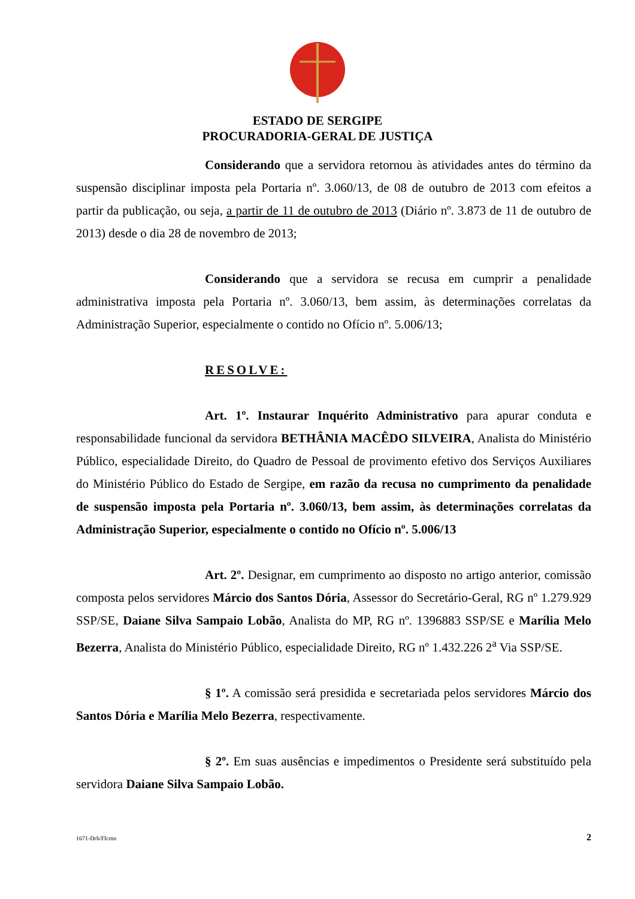ESTADO DE SERGIPE
PROCURADORIA-GERAL DE JUSTIÇA
Considerando que a servidora retornou às atividades antes do término da suspensão disciplinar imposta pela Portaria nº. 3.060/13, de 08 de outubro de 2013 com efeitos a partir da publicação, ou seja, a partir de 11 de outubro de 2013 (Diário nº. 3.873 de 11 de outubro de 2013) desde o dia 28 de novembro de 2013;
Considerando que a servidora se recusa em cumprir a penalidade administrativa imposta pela Portaria nº. 3.060/13, bem assim, às determinações correlatas da Administração Superior, especialmente o contido no Ofício nº. 5.006/13;
RESOLVE:
Art. 1º. Instaurar Inquérito Administrativo para apurar conduta e responsabilidade funcional da servidora BETHÂNIA MACÊDO SILVEIRA, Analista do Ministério Público, especialidade Direito, do Quadro de Pessoal de provimento efetivo dos Serviços Auxiliares do Ministério Público do Estado de Sergipe, em razão da recusa no cumprimento da penalidade de suspensão imposta pela Portaria nº. 3.060/13, bem assim, às determinações correlatas da Administração Superior, especialmente o contido no Ofício nº. 5.006/13
Art. 2º. Designar, em cumprimento ao disposto no artigo anterior, comissão composta pelos servidores Márcio dos Santos Dória, Assessor do Secretário-Geral, RG nº 1.279.929 SSP/SE, Daiane Silva Sampaio Lobão, Analista do MP, RG nº. 1396883 SSP/SE e Marília Melo Bezerra, Analista do Ministério Público, especialidade Direito, RG nº 1.432.226 2<sup>a</sup> Via SSP/SE.
§ 1º. A comissão será presidida e secretariada pelos servidores Márcio dos Santos Dória e Marília Melo Bezerra, respectivamente.
§ 2º. Em suas ausências e impedimentos o Presidente será substituído pela servidora Daiane Silva Sampaio Lobão.
1671-Drh/Flcmn 2